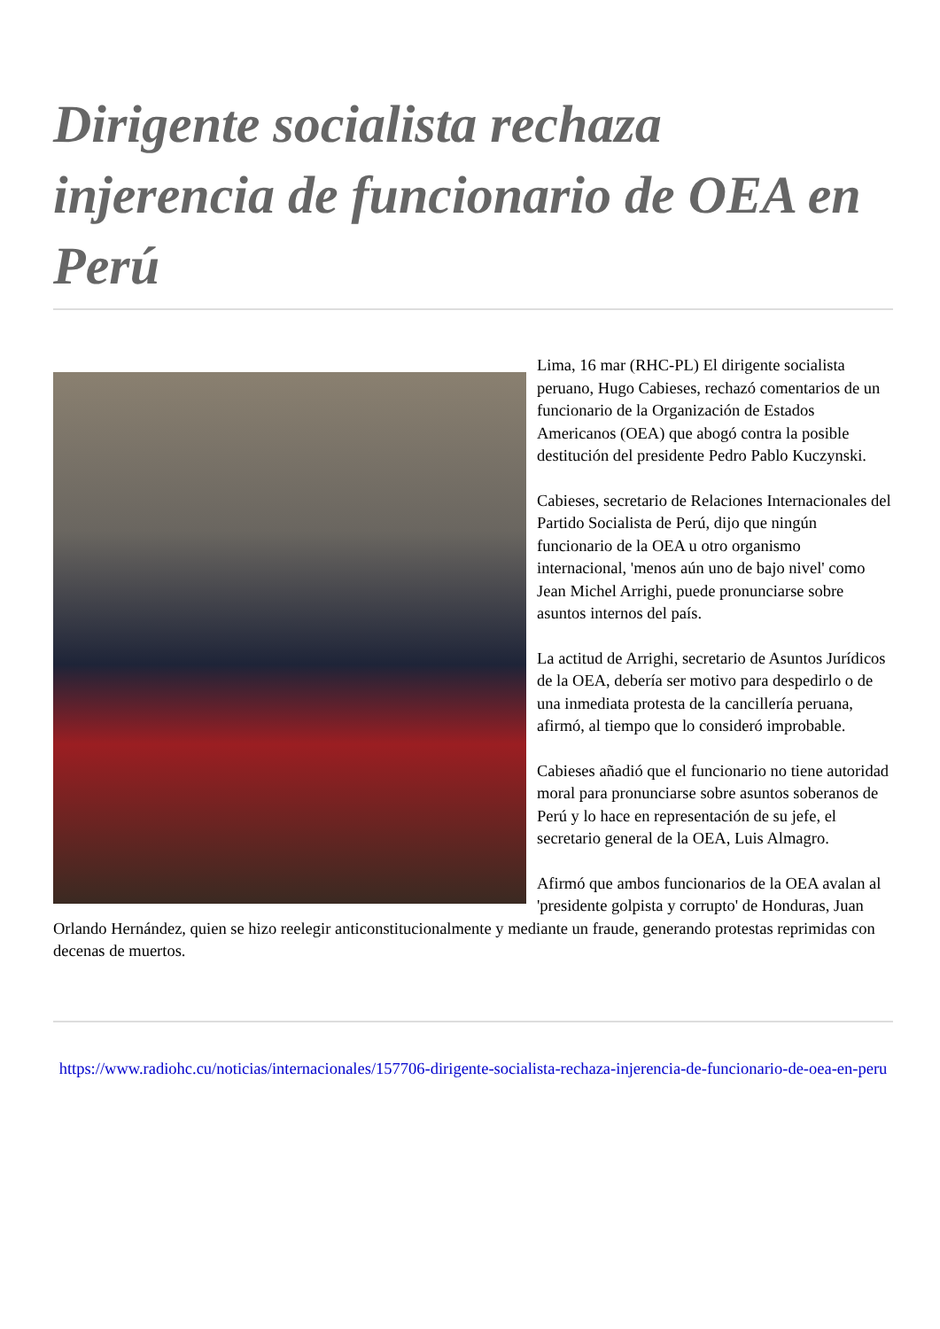Dirigente socialista rechaza injerencia de funcionario de OEA en Perú
Lima, 16 mar (RHC-PL) El dirigente socialista peruano, Hugo Cabieses, rechazó comentarios de un funcionario de la Organización de Estados Americanos (OEA) que abogó contra la posible destitución del presidente Pedro Pablo Kuczynski.
Cabieses, secretario de Relaciones Internacionales del Partido Socialista de Perú, dijo que ningún funcionario de la OEA u otro organismo internacional, 'menos aún uno de bajo nivel' como Jean Michel Arrighi, puede pronunciarse sobre asuntos internos del país.
La actitud de Arrighi, secretario de Asuntos Jurídicos de la OEA, debería ser motivo para despedirlo o de una inmediata protesta de la cancillería peruana, afirmó, al tiempo que lo consideró improbable.
Cabieses añadió que el funcionario no tiene autoridad moral para pronunciarse sobre asuntos soberanos de Perú y lo hace en representación de su jefe, el secretario general de la OEA, Luis Almagro.
Afirmó que ambos funcionarios de la OEA avalan al 'presidente golpista y corrupto' de Honduras, Juan Orlando Hernández, quien se hizo reelegir anticonstitucionalmente y mediante un fraude, generando protestas reprimidas con decenas de muertos.
https://www.radiohc.cu/noticias/internacionales/157706-dirigente-socialista-rechaza-injerencia-de-funcionario-de-oea-en-peru